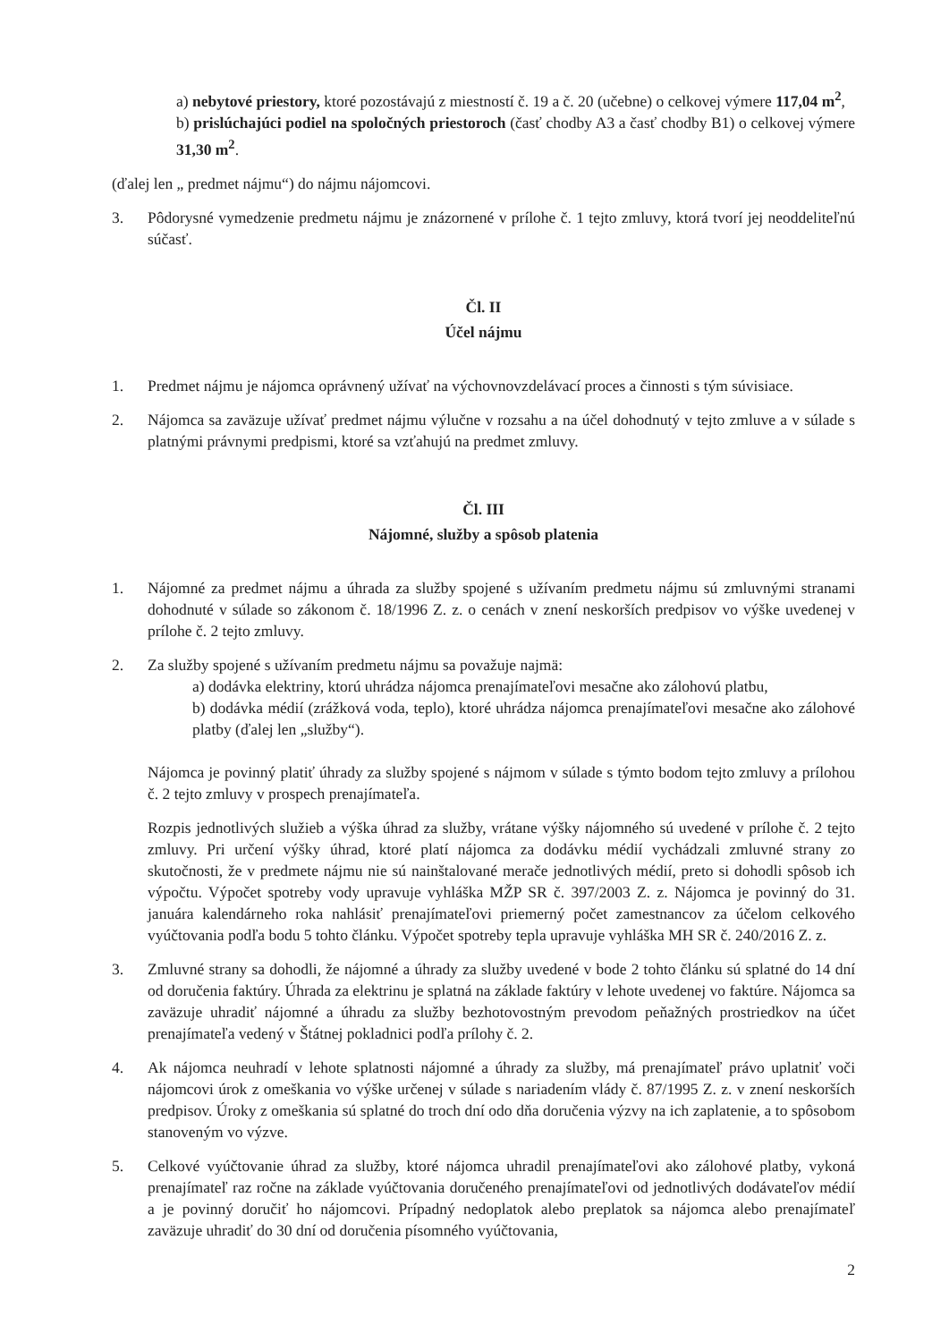a) nebytové priestory, ktoré pozostávajú z miestností č. 19 a č. 20 (učebne) o celkovej výmere 117,04 m<sup>2</sup>,
b) prislúchajúci podiel na spoločných priestoroch (časť chodby A3 a časť chodby B1) o celkovej výmere 31,30 m<sup>2</sup>.
(ďalej len „ predmet nájmu“) do nájmu nájomcovi.
3. Pôdorysné vymedzenie predmetu nájmu je znázornené v prílohe č. 1 tejto zmluvy, ktorá tvorí jej neoddeliteľnú súčasť.
Čl. II
Účel nájmu
1. Predmet nájmu je nájomca oprávnený užívať na výchovnovzdelávací proces a činnosti s tým súvisiace.
2. Nájomca sa zaväzuje užívať predmet nájmu výlučne v rozsahu a na účel dohodnutý v tejto zmluve a v súlade s platnými právnymi predpismi, ktoré sa vzťahujú na predmet zmluvy.
Čl. III
Nájomné, služby a spôsob platenia
1. Nájomné za predmet nájmu a úhrada za služby spojené s užívaním predmetu nájmu sú zmluvnými stranami dohodnuté v súlade so zákonom č. 18/1996 Z. z. o cenách v znení neskorších predpisov vo výške uvedenej v prílohe č. 2 tejto zmluvy.
2. Za služby spojené s užívaním predmetu nájmu sa považuje najmä:
a) dodávka elektriny, ktorú uhrádza nájomca prenajímateľovi mesačne ako zálohovú platbu,
b) dodávka médií (zrážková voda, teplo), ktoré uhrádza nájomca prenajímateľovi mesačne ako zálohové platby (ďalej len „služby“).
Nájomca je povinný platiť úhrady za služby spojené s nájmom v súlade s týmto bodom tejto zmluvy a prílohou č. 2 tejto zmluvy v prospech prenajímateľa.
Rozpis jednotlivých služieb a výška úhrad za služby, vrátane výšky nájomného sú uvedené v prílohe č. 2 tejto zmluvy. Pri určení výšky úhrad, ktoré platí nájomca za dodávku médií vychádzali zmluvné strany zo skutočnosti, že v predmete nájmu nie sú nainštalované merače jednotlivých médií, preto si dohodli spôsob ich výpočtu. Výpočet spotreby vody upravuje vyhláška MŽP SR č. 397/2003 Z. z. Nájomca je povinný do 31. januára kalendárneho roka nahlásiť prenajímateľovi priemerný počet zamestnancov za účelom celkového vyúčtovania podľa bodu 5 tohto článku. Výpočet spotreby tepla upravuje vyhláška MH SR č. 240/2016 Z. z.
3. Zmluvné strany sa dohodli, že nájomné a úhrady za služby uvedené v bode 2 tohto článku sú splatné do 14 dní od doručenia faktúry. Úhrada za elektrinu je splatná na základe faktúry v lehote uvedenej vo faktúre. Nájomca sa zaväzuje uhradiť nájomné a úhradu za služby bezhotovostným prevodom peňažných prostriedkov na účet prenajímateľa vedený v Štátnej pokladnici podľa prílohy č. 2.
4. Ak nájomca neuhradí v lehote splatnosti nájomné a úhrady za služby, má prenajímateľ právo uplatniť voči nájomcovi úrok z omeškania vo výške určenej v súlade s nariadením vlády č. 87/1995 Z. z. v znení neskorších predpisov. Úroky z omeškania sú splatné do troch dní odo dňa doručenia výzvy na ich zaplatenie, a to spôsobom stanoveným vo výzve.
5. Celkové vyúčtovanie úhrad za služby, ktoré nájomca uhradil prenajímateľovi ako zálohové platby, vykoná prenajímateľ raz ročne na základe vyúčtovania doručeného prenajímateľovi od jednotlivých dodávateľov médií a je povinný doručiť ho nájomcovi. Prípadný nedoplatok alebo preplatok sa nájomca alebo prenajímateľ zaväzuje uhradiť do 30 dní od doručenia písomného vyúčtovania,
2